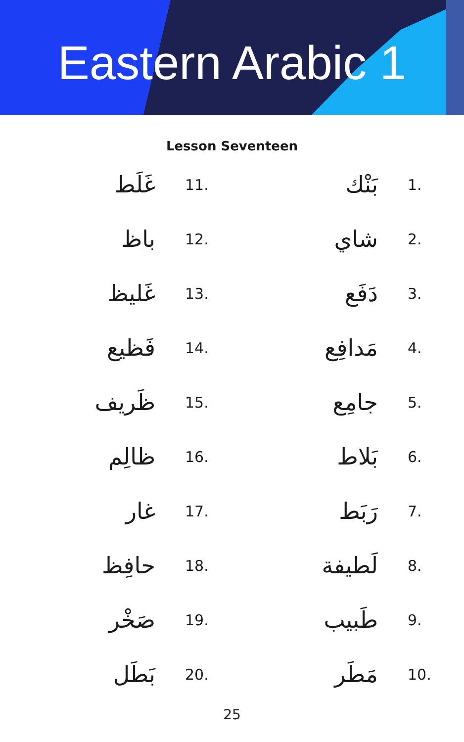Eastern Arabic 1
Lesson Seventeen
غَلَط 11.
باظ 12.
غَليظ 13.
فَظيع 14.
ظَريف 15.
ظالِم 16.
غار 17.
حافِظ 18.
صَخْر 19.
بَطَل 20.
بَنْك 1.
شاي 2.
دَفَع 3.
مَدافِع 4.
جامِع 5.
بَلاط 6.
رَبَط 7.
لَطيفة 8.
طَبيب 9.
مَطَر 10.
25